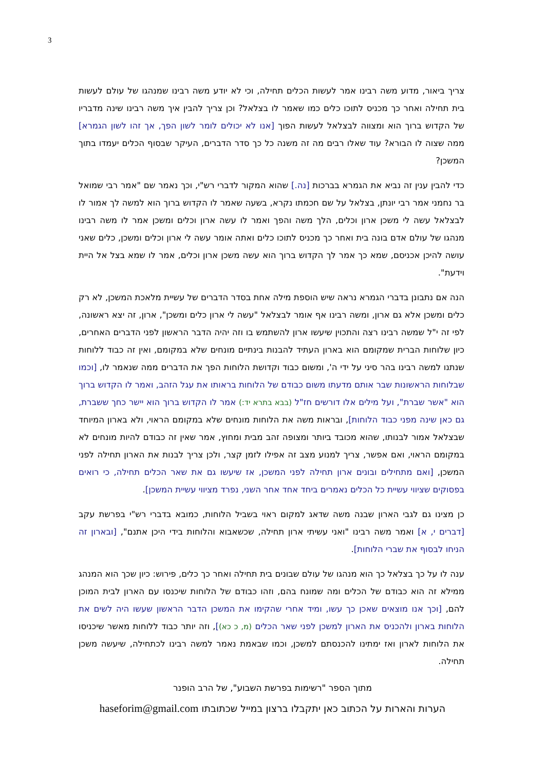3
צריך ביאור, מדוע משה רבינו אמר לעשות הכלים תחילה, וכי לא יודע משה רבינו שמנהגו של עולם לעשות בית תחילה ואחר כך מכניס לתוכו כלים כמו שאמר לו בצלאל? וכן צריך להבין איך משה רבינו שינה מדבריו של הקדוש ברוך הוא ומצווה לבצלאל לעשות הפוך [אנו לא יכולים לומר לשון הפך, אך זהו לשון הגמרא] ממה שצוה לו הבורא? עוד שאלו רבים מה זה משנה כל כך סדר הדברים, העיקר שבסוף הכלים יעמדו בתוך המשכן?
כדי להבין ענין זה נביא את הגמרא בברכות [נה.] שהוא המקור לדברי רש"י, וכך נאמר שם "אמר רבי שמואל בר נחמני אמר רבי יונתן, בצלאל על שם חכמתו נקרא, בשעה שאמר לו הקדוש ברוך הוא למשה לך אמור לו לבצלאל עשה לי משכן ארון וכלים, הלך משה והפך ואמר לו עשה ארון וכלים ומשכן אמר לו משה רבינו מנהגו של עולם אדם בונה בית ואחר כך מכניס לתוכו כלים ואתה אומר עשה לי ארון וכלים ומשכן, כלים שאני עושה להיכן אכניסם, שמא כך אמר לך הקדוש ברוך הוא עשה משכן ארון וכלים, אמר לו שמא בצל אל היית וידעת".
הנה אם נתבונן בדברי הגמרא נראה שיש הוספת מילה אחת בסדר הדברים של עשיית מלאכת המשכן, לא רק כלים ומשכן אלא גם ארון, ומשה רבינו אף אומר לבצלאל "עשה לי ארון כלים ומשכן", ארון, זה יצא ראשונה, לפי זה י"ל שמשה רבינו רצה והתכוין שיעשו ארון להשתמש בו וזה יהיה הדבר הראשון לפני הדברים האחרים, כיון שלוחות הברית שמקומם הוא בארון העתיד להבנות בינתיים מונחים שלא במקומם, ואין זה כבוד ללוחות שנתנו למשה רבינו בהר סיני על ידי ה', ומשום כבוד וקדושת הלוחות הפך את הדברים ממה שנאמר לו, [וכמו שבלוחות הראשונות שבר אותם מדעתו משום כבודם של הלוחות בראותו את עגל הזהב, ואמר לו הקדוש ברוך הוא "אשר שברת", ועל מילים אלו דורשים חז"ל (בבא בתרא יד:) אמר לו הקדוש ברוך הוא יישר כחך ששברת, גם כאן שינה מפני כבוד הלוחות], ובראות משה את הלוחות מונחים שלא במקומם הראוי, ולא בארון המיוחד שבצלאל אמור לבנותו, שהוא מכובד ביותר ומצופה זהב מבית ומחוץ, אמר שאין זה כבודם להיות מונחים לא במקומם הראוי, ואם אפשר, צריך למנוע מצב זה אפילו לזמן קצר, ולכן צריך לבנות את הארון תחילה לפני המשכן, [ואם מתחילים ובונים ארון תחילה לפני המשכן, אז שיעשו גם את שאר הכלים תחילה, כי רואים בפסוקים שציווי עשיית כל הכלים נאמרים ביחד אחד אחר השני, נפרד מציווי עשיית המשכן].
כן מצינו גם לגבי הארון שבנה משה שדאג למקום ראוי בשביל הלוחות, כמובא בדברי רש"י בפרשת עקב [דברים י, א] ואמר משה רבינו "ואני עשיתי ארון תחילה, שכשאבוא והלוחות בידי היכן אתנם", [ובארון זה הניחו לבסוף את שברי הלוחות].
ענה לו על כך בצלאל כך הוא מנהגו של עולם שבונים בית תחילה ואחר כך כלים, פירוש: כיון שכך הוא המנהג ממילא זה הוא כבודם של הכלים ומה שמונח בהם, וזהו כבודם של הלוחות שיכנסו עם הארון לבית המוכן להם, [וכך אנו מוצאים שאכן כך עשו, ומיד אחרי שהקימו את המשכן הדבר הראשון שעשו היה לשים את הלוחות בארון ולהכניס את הארון למשכן לפני שאר הכלים (מ, כ כא)], וזה יותר כבוד ללוחות מאשר שיכניסו את הלוחות לארון ואז ימתינו להכנסתם למשכן, וכמו שבאמת נאמר למשה רבינו לכתחילה, שיעשה משכן תחילה.
מתוך הספר "רשימות בפרשת השבוע", של הרב הופנר
הערות והארות על הכתוב כאן יתקבלו ברצון במייל שכתובתו haseforim@gmail.com